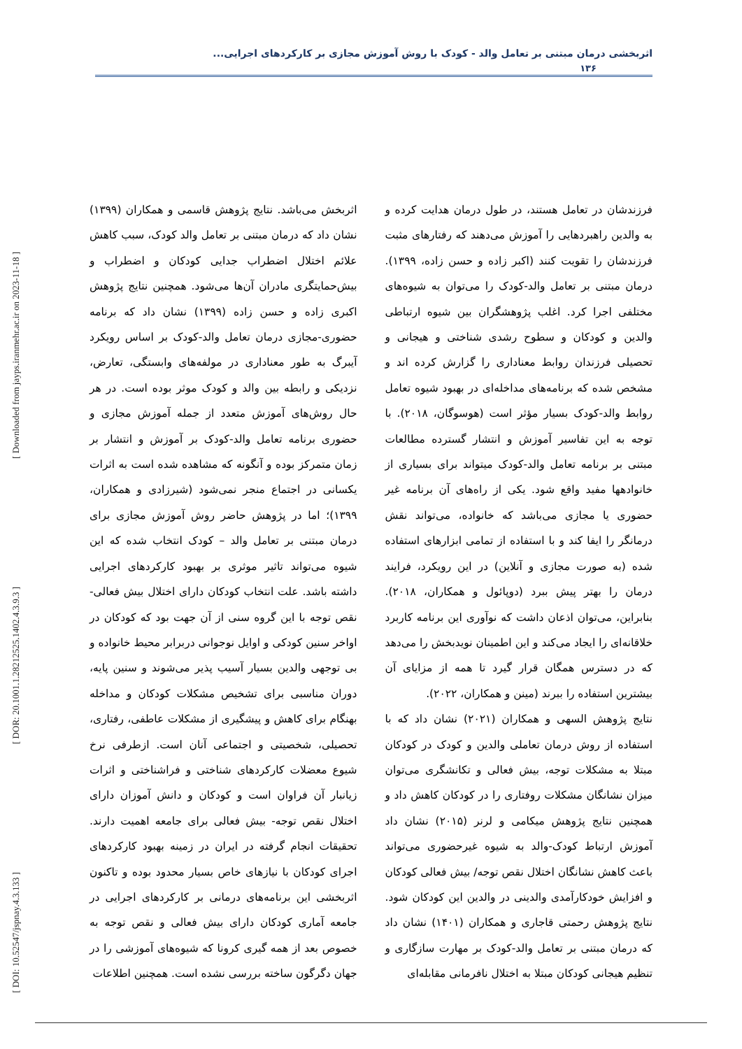[ Downloaded from jayps.iranmehr.ac.ir on 2023-11-18 ]
[ DOR: 20.1001.1.28212525.1402.4.3.9.3 ]
[ DOI: 10.52547/jspnay.4.3.133 ]
اثربخشی درمان مبتنی بر تعامل والد - کودک با روش آموزش مجازی بر کارکردهای اجرایی...
۱۳۶
فرزندشان در تعامل هستند، در طول درمان هدایت کرده و به والدین راهبردهایی را آموزش می‌دهند که رفتارهای مثبت فرزندشان را تقویت کنند (اکبر زاده و حسن زاده، ۱۳۹۹). درمان مبتنی بر تعامل والد-کودک را می‌توان به شیوه‌های مختلفی اجرا کرد. اغلب پژوهشگران بین شیوه ارتباطی والدین و کودکان و سطوح رشدی شناختی و هیجانی و تحصیلی فرزندان روابط معناداری را گزارش کرده اند و مشخص شده که برنامه‌های مداخله‌ای در بهبود شیوه تعامل روابط والد-کودک بسیار مؤثر است (هوسوگان، ۲۰۱۸). با توجه به این تفاسیر آموزش و انتشار گسترده مطالعات مبتنی بر برنامه تعامل والد-کودک میتواند برای بسیاری از خانوادهها مفید واقع شود. یکی از راه‌های آن برنامه غیر حضوری یا مجازی می‌باشد که خانواده، می‌تواند نقش درمانگر را ایفا کند و با استفاده از تمامی ابزارهای استفاده شده (به صورت مجازی و آنلاین) در این رویکرد، فرایند درمان را بهتر پیش ببرد (دوپائول و همکاران، ۲۰۱۸). بنابراین، می‌توان اذعان داشت که نوآوری این برنامه کاربرد خلاقانه‌ای را ایجاد می‌کند و این اطمینان نویدبخش را می‌دهد که در دسترس همگان قرار گیرد تا همه از مزایای آن بیشترین استفاده را ببرند (مینن و همکاران، ۲۰۲۲).
نتایج پژوهش السهی و همکاران (۲۰۲۱) نشان داد که با استفاده از روش درمان تعاملی والدین و کودک در کودکان مبتلا به مشکلات توجه، بیش فعالی و تکانشگری می‌توان میزان نشانگان مشکلات روفتاری را در کودکان کاهش داد و همچنین نتایج پژوهش میکامی و لرنر (۲۰۱۵) نشان داد آموزش ارتباط کودک-والد به شیوه غیرحضوری می‌تواند باعث کاهش نشانگان اختلال نقص توجه/ بیش فعالی کودکان و افزایش خودکارآمدی والدینی در والدین این کودکان شود. نتایج پژوهش رحمتی قاجاری و همکاران (۱۴۰۱) نشان داد که درمان مبتنی بر تعامل والد-کودک بر مهارت سازگاری و تنظیم هیجانی کودکان مبتلا به اختلال نافرمانی مقابله‌ای
اثربخش می‌باشد. نتایج پژوهش قاسمی و همکاران (۱۳۹۹) نشان داد که درمان مبتنی بر تعامل والد کودک، سبب کاهش علائم اختلال اضطراب جدایی کودکان و اضطراب و بیش‌حمایتگری مادران آن‌ها می‌شود. همچنین نتایج پژوهش اکبری زاده و حسن زاده (۱۳۹۹) نشان داد که برنامه حضوری-مجازی درمان تعامل والد-کودک بر اساس رویکرد آیبرگ به طور معناداری در مولفه‌های وابستگی، تعارض، نزدیکی و رابطه بین والد و کودک موثر بوده است. در هر حال روش‌های آموزش متعدد از جمله آموزش مجازی و حضوری برنامه تعامل والد-کودک بر آموزش و انتشار بر زمان متمرکز بوده و آنگونه که مشاهده شده است به اثرات یکسانی در اجتماع منجر نمی‌شود (شیرزادی و همکاران، ۱۳۹۹)؛ اما در پژوهش حاضر روش آموزش مجازی برای درمان مبتنی بر تعامل والد – کودک انتخاب شده که این شیوه می‌تواند تاثیر موثری بر بهبود کارکردهای اجرایی داشته باشد. علت انتخاب کودکان دارای اختلال بیش فعالی- نقص توجه با این گروه سنی از آن جهت بود که کودکان در اواخر سنین کودکی و اوایل نوجوانی دربرابر محیط خانواده و بی توجهی والدین بسیار آسیب پذیر می‌شوند و سنین پایه، دوران مناسبی برای تشخیص مشکلات کودکان و مداخله بهنگام برای کاهش و پیشگیری از مشکلات عاطفی، رفتاری، تحصیلی، شخصیتی و اجتماعی آنان است. ازطرفی نرخ شیوع معضلات کارکردهای شناختی و فراشناختی و اثرات زیانبار آن فراوان است و کودکان و دانش آموزان دارای اختلال نقص توجه- بیش فعالی برای جامعه اهمیت دارند. تحقیقات انجام گرفته در ایران در زمینه بهبود کارکردهای اجرای کودکان با نیازهای خاص بسیار محدود بوده و تاکنون اثربخشی این برنامه‌های درمانی بر کارکردهای اجرایی در جامعه آماری کودکان دارای بیش فعالی و نقص توجه به خصوص بعد از همه گیری کرونا که شیوه‌های آموزشی را در جهان دگرگون ساخته بررسی نشده است. همچنین اطلاعات